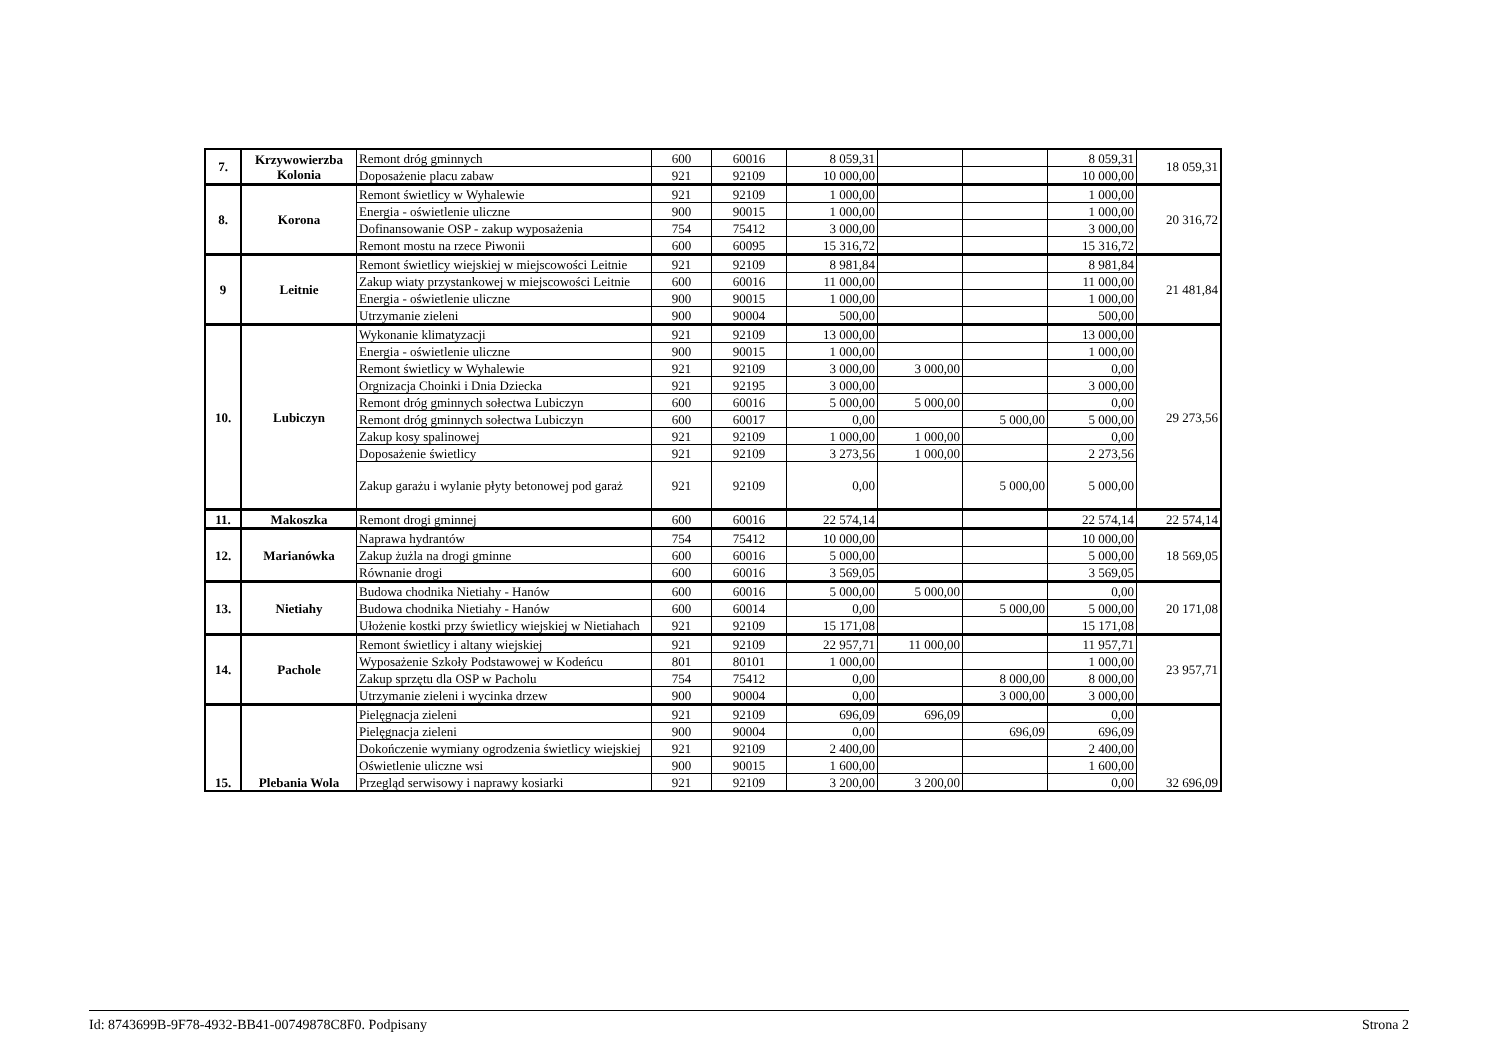| 7. | Krzywowierzba Kolonia | Remont dróg gminnych | 600 | 60016 | 8 059,31 | | | 8 059,31 | 18 059,31 |
| | | Doposażenie placu zabaw | 921 | 92109 | 10 000,00 | | | 10 000,00 | |
| 8. | Korona | Remont świetlicy w Wyhalewie | 921 | 92109 | 1 000,00 | | | 1 000,00 | 20 316,72 |
| | | Energia - oświetlenie uliczne | 900 | 90015 | 1 000,00 | | | 1 000,00 | |
| | | Dofinansowanie OSP - zakup wyposażenia | 754 | 75412 | 3 000,00 | | | 3 000,00 | |
| | | Remont mostu na rzece Piwonii | 600 | 60095 | 15 316,72 | | | 15 316,72 | |
| 9 | Leitnie | Remont świetlicy wiejskiej w miejscowości Leitnie | 921 | 92109 | 8 981,84 | | | 8 981,84 | 21 481,84 |
| | | Zakup wiaty przystankowej w miejscowości Leitnie | 600 | 60016 | 11 000,00 | | | 11 000,00 | |
| | | Energia - oświetlenie uliczne | 900 | 90015 | 1 000,00 | | | 1 000,00 | |
| | | Utrzymanie zieleni | 900 | 90004 | 500,00 | | | 500,00 | |
| 10. | Lubiczyn | Wykonanie klimatyzacji | 921 | 92109 | 13 000,00 | | | 13 000,00 | 29 273,56 |
| | | Energia - oświetlenie uliczne | 900 | 90015 | 1 000,00 | | | 1 000,00 | |
| | | Remont świetlicy w Wyhalewie | 921 | 92109 | 3 000,00 | 3 000,00 | | 0,00 | |
| | | Orgnizacja Choinki i Dnia Dziecka | 921 | 92195 | 3 000,00 | | | 3 000,00 | |
| | | Remont dróg gminnych sołectwa Lubiczyn | 600 | 60016 | 5 000,00 | 5 000,00 | | 0,00 | |
| | | Remont dróg gminnych sołectwa Lubiczyn | 600 | 60017 | 0,00 | | 5 000,00 | 5 000,00 | |
| | | Zakup kosy spalinowej | 921 | 92109 | 1 000,00 | 1 000,00 | | 0,00 | |
| | | Doposażenie świetlicy | 921 | 92109 | 3 273,56 | 1 000,00 | | 2 273,56 | |
| | | Zakup garażu i wylanie płyty betonowej pod garaż | 921 | 92109 | 0,00 | | 5 000,00 | 5 000,00 | |
| 11. | Makoszka | Remont drogi gminnej | 600 | 60016 | 22 574,14 | | | 22 574,14 | 22 574,14 |
| 12. | Marianówka | Naprawa hydrantów | 754 | 75412 | 10 000,00 | | | 10 000,00 | 18 569,05 |
| | | Zakup żużla na drogi gminne | 600 | 60016 | 5 000,00 | | | 5 000,00 | |
| | | Równanie drogi | 600 | 60016 | 3 569,05 | | | 3 569,05 | |
| 13. | Nietiahy | Budowa chodnika Nietiahy - Hanów | 600 | 60016 | 5 000,00 | 5 000,00 | | 0,00 | 20 171,08 |
| | | Budowa chodnika Nietiahy - Hanów | 600 | 60014 | 0,00 | | 5 000,00 | 5 000,00 | |
| | | Ułożenie kostki przy świetlicy wiejskiej w Nietiahach | 921 | 92109 | 15 171,08 | | | 15 171,08 | |
| 14. | Pachole | Remont świetlicy i altany wiejskiej | 921 | 92109 | 22 957,71 | 11 000,00 | | 11 957,71 | 23 957,71 |
| | | Wyposażenie Szkoły Podstawowej w Kodeńcu | 801 | 80101 | 1 000,00 | | | 1 000,00 | |
| | | Zakup sprzętu dla OSP w Pacholu | 754 | 75412 | 0,00 | | 8 000,00 | 8 000,00 | |
| | | Utrzymanie zieleni i wycinka drzew | 900 | 90004 | 0,00 | | 3 000,00 | 3 000,00 | |
| 15. | Plebania Wola | Pielęgnacja zieleni | 921 | 92109 | 696,09 | 696,09 | | 0,00 | 32 696,09 |
| | | Pielęgnacja zieleni | 900 | 90004 | 0,00 | | 696,09 | 696,09 | |
| | | Dokończenie wymiany ogrodzenia świetlicy wiejskiej | 921 | 92109 | 2 400,00 | | | 2 400,00 | |
| | | Oświetlenie uliczne wsi | 900 | 90015 | 1 600,00 | | | 1 600,00 | |
| | | Przegląd serwisowy i naprawy kosiarki | 921 | 92109 | 3 200,00 | 3 200,00 | | 0,00 | |
Id: 8743699B-9F78-4932-BB41-00749878C8F0. Podpisany Strona 2